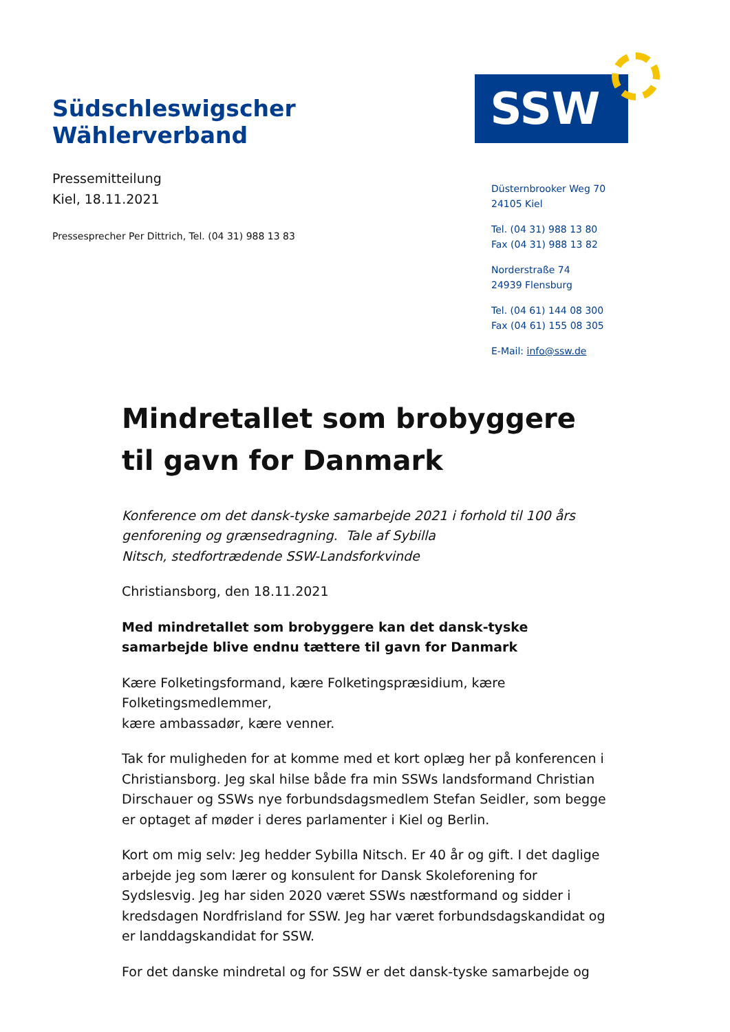Südschleswigscher Wählerverband
SSW
Pressemitteilung
Kiel, 18.11.2021
Pressesprecher Per Dittrich, Tel. (04 31) 988 13 83
Düsternbrooker Weg 70
24105 Kiel
Tel. (04 31) 988 13 80
Fax (04 31) 988 13 82
Norderstraße 74
24939 Flensburg
Tel. (04 61) 144 08 300
Fax (04 61) 155 08 305
E-Mail: info@ssw.de
Mindretallet som brobyggere til gavn for Danmark
Konference om det dansk-tyske samarbejde 2021 i forhold til 100 års genforening og grænsedragning. Tale af Sybilla
Nitsch, stedfortrædende SSW-Landsforkvinde
Christiansborg, den 18.11.2021
Med mindretallet som brobyggere kan det dansk-tyske samarbejde blive endnu tættere til gavn for Danmark
Kære Folketingsformand, kære Folketingspræsidium, kære Folketingsmedlemmer,
kære ambassadør, kære venner.
Tak for muligheden for at komme med et kort oplæg her på konferencen i Christiansborg. Jeg skal hilse både fra min SSWs landsformand Christian Dirschauer og SSWs nye forbundsdagsmedlem Stefan Seidler, som begge er optaget af møder i deres parlamenter i Kiel og Berlin.
Kort om mig selv: Jeg hedder Sybilla Nitsch. Er 40 år og gift. I det daglige arbejde jeg som lærer og konsulent for Dansk Skoleforening for Sydslesvig. Jeg har siden 2020 været SSWs næstformand og sidder i kredsdagen Nordfrisland for SSW. Jeg har været forbundsdagskandidat og er landdagskandidat for SSW.
For det danske mindretal og for SSW er det dansk-tyske samarbejde og